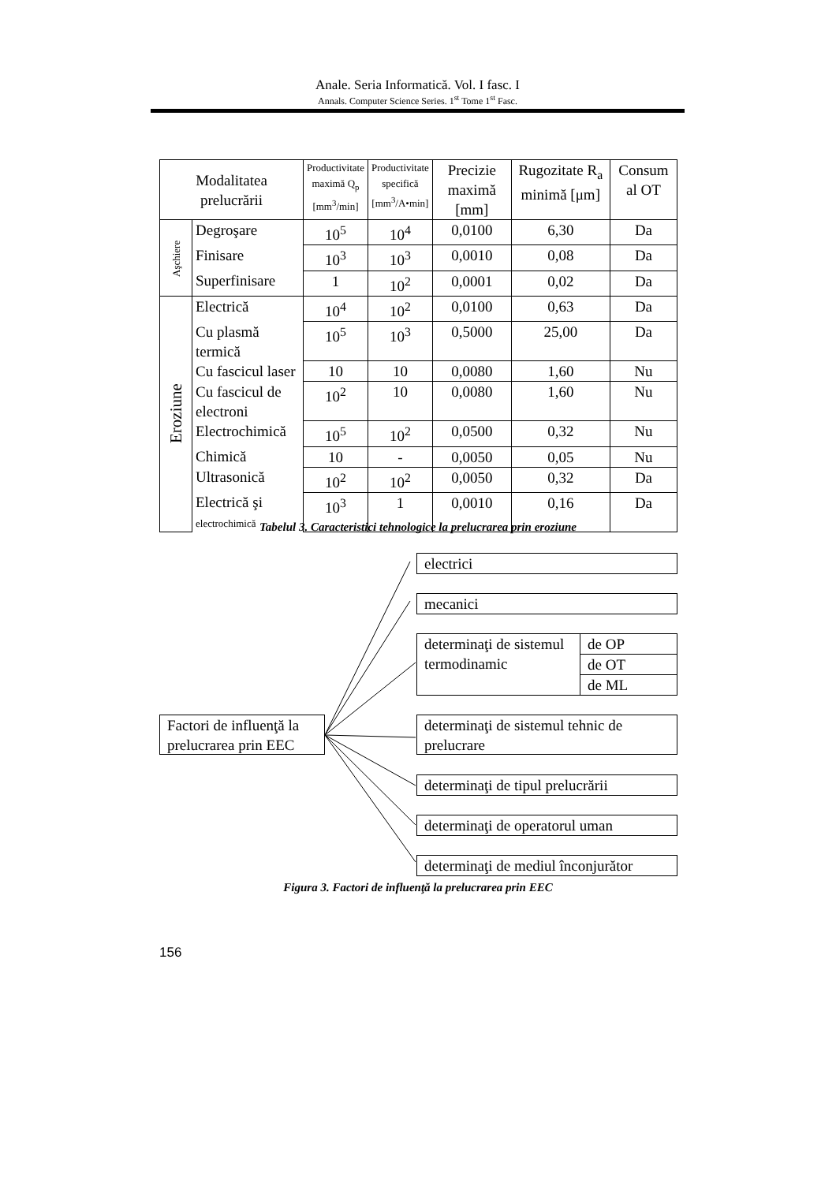Anale. Seria Informatică. Vol. I fasc. I
Annals. Computer Science Series. 1<sup>st</sup> Tome 1<sup>st</sup> Fasc.
| Modalitatea prelucrării | | Productivitate maximă Q<sub>p</sub> [mm<sup>3</sup>/min] | Productivitate specifică [mm<sup>3</sup>/A•min] | Precizie maximă [mm] | Rugozitate R<sub>a</sub> minimă [μm] | Consum al OT |
| --- | --- | --- | --- | --- | --- | --- |
| Aşchiere | Degroşare | 10<sup>5</sup> | 10<sup>4</sup> | 0,0100 | 6,30 | Da |
| | Finisare | 10<sup>3</sup> | 10<sup>3</sup> | 0,0010 | 0,08 | Da |
| | Superfinisare | 1 | 10<sup>2</sup> | 0,0001 | 0,02 | Da |
| Eroziune | Electrică | 10<sup>4</sup> | 10<sup>2</sup> | 0,0100 | 0,63 | Da |
| | Cu plasmă termică | 10<sup>5</sup> | 10<sup>3</sup> | 0,5000 | 25,00 | Da |
| | Cu fascicul laser | 10 | 10 | 0,0080 | 1,60 | Nu |
| | Cu fascicul de electroni | 10<sup>2</sup> | 10 | 0,0080 | 1,60 | Nu |
| | Electrochimică | 10<sup>5</sup> | 10<sup>2</sup> | 0,0500 | 0,32 | Nu |
| | Chimică | 10 | - | 0,0050 | 0,05 | Nu |
| | Ultrasonică | 10<sup>2</sup> | 10<sup>2</sup> | 0,0050 | 0,32 | Da |
| | Electrică şi electrochimică | 10<sup>3</sup> | 1 | 0,0010 | 0,16 | Da |
Tabelul 3. Caracteristici tehnologice la prelucrarea prin eroziune
Factori de influenţă la prelucrarea prin EEC
electrici
mecanici
determinaţi de sistemul termodinamic
de OP
de OT
de ML
determinaţi de sistemul tehnic de prelucrare
determinaţi de tipul prelucrării
determinaţi de operatorul uman
determinaţi de mediul înconjurător
Figura 3. Factori de influenţă la prelucrarea prin EEC
156